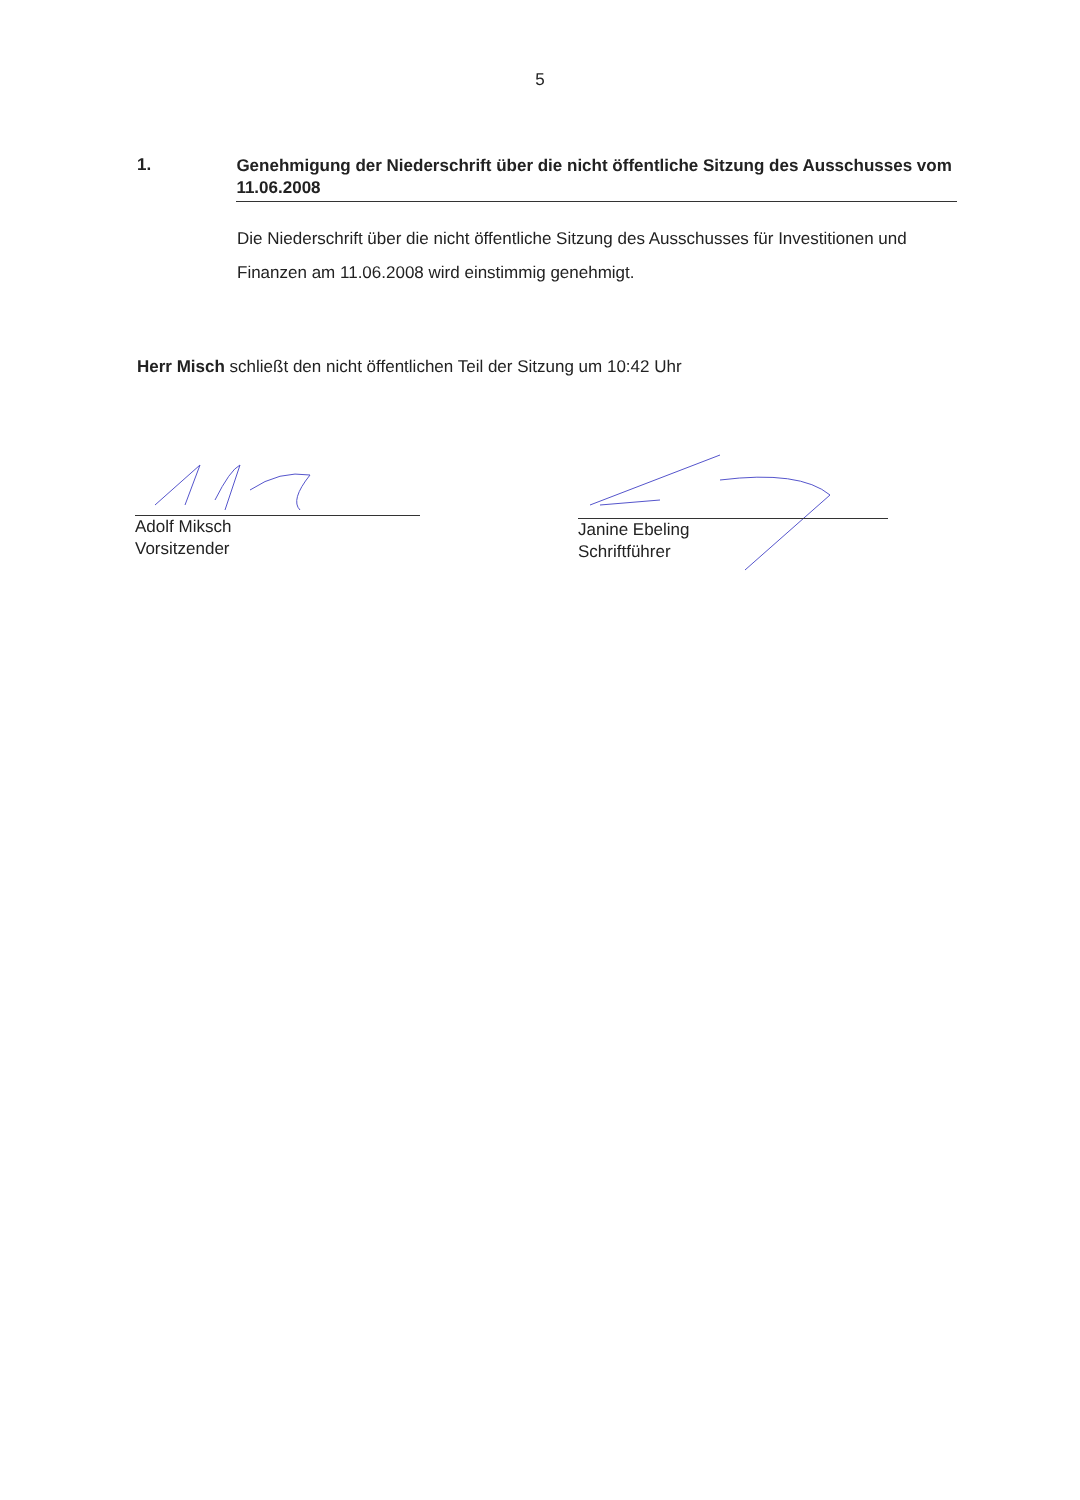5
1.
Genehmigung der Niederschrift über die nicht öffentliche Sitzung des Ausschusses vom 11.06.2008
Die Niederschrift über die nicht öffentliche Sitzung des Ausschusses für Investitionen und Finanzen am 11.06.2008 wird einstimmig genehmigt.
Herr Misch schließt den nicht öffentlichen Teil der Sitzung um 10:42 Uhr
Adolf Miksch
Vorsitzender
Janine Ebeling
Schriftführer